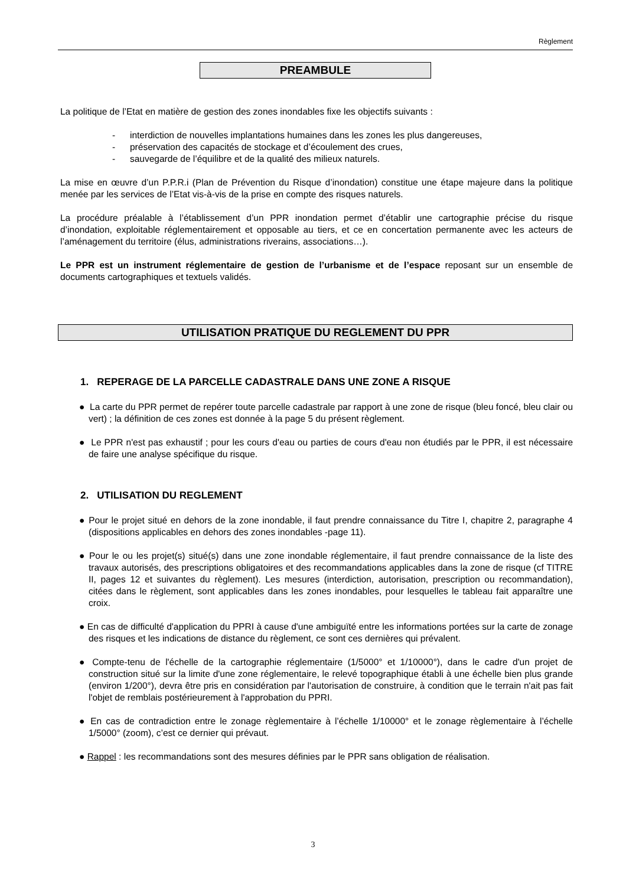Règlement
PREAMBULE
La politique de l’Etat en matière de gestion des zones inondables fixe les objectifs suivants :
- interdiction de nouvelles implantations humaines dans les zones les plus dangereuses,
- préservation des capacités de stockage et d’écoulement des crues,
- sauvegarde de l’équilibre et de la qualité des milieux naturels.
La mise en œuvre d’un P.P.R.i (Plan de Prévention du Risque d’inondation) constitue une étape majeure dans la politique menée par les services de l’Etat vis-à-vis de la prise en compte des risques naturels.
La procédure préalable à l’établissement d’un PPR inondation permet d’établir une cartographie précise du risque d’inondation, exploitable réglementairement et opposable au tiers, et ce en concertation permanente avec les acteurs de l’aménagement du territoire (élus, administrations riverains, associations…).
Le PPR est un instrument réglementaire de gestion de l’urbanisme et de l’espace reposant sur un ensemble de documents cartographiques et textuels validés.
UTILISATION PRATIQUE DU REGLEMENT DU PPR
1. REPERAGE DE LA PARCELLE CADASTRALE DANS UNE ZONE A RISQUE
● La carte du PPR permet de repérer toute parcelle cadastrale par rapport à une zone de risque (bleu foncé, bleu clair ou vert) ; la définition de ces zones est donnée à la page 5 du présent règlement.
● Le PPR n'est pas exhaustif ; pour les cours d'eau ou parties de cours d'eau non étudiés par le PPR, il est nécessaire de faire une analyse spécifique du risque.
2. UTILISATION DU REGLEMENT
● Pour le projet situé en dehors de la zone inondable, il faut prendre connaissance du Titre I, chapitre 2, paragraphe 4 (dispositions applicables en dehors des zones inondables -page 11).
● Pour le ou les projet(s) situé(s) dans une zone inondable réglementaire, il faut prendre connaissance de la liste des travaux autorisés, des prescriptions obligatoires et des recommandations applicables dans la zone de risque (cf TITRE II, pages 12 et suivantes du règlement). Les mesures (interdiction, autorisation, prescription ou recommandation), citées dans le règlement, sont applicables dans les zones inondables, pour lesquelles le tableau fait apparaître une croix.
● En cas de difficulté d'application du PPRI à cause d'une ambiguïté entre les informations portées sur la carte de zonage des risques et les indications de distance du règlement, ce sont ces dernières qui prévalent.
● Compte-tenu de l'échelle de la cartographie réglementaire (1/5000° et 1/10000°), dans le cadre d'un projet de construction situé sur la limite d'une zone réglementaire, le relevé topographique établi à une échelle bien plus grande (environ 1/200°), devra être pris en considération par l'autorisation de construire, à condition que le terrain n'ait pas fait l'objet de remblais postérieurement à l'approbation du PPRI.
● En cas de contradiction entre le zonage règlementaire à l’échelle 1/10000° et le zonage règlementaire à l’échelle 1/5000° (zoom), c’est ce dernier qui prévaut.
● Rappel : les recommandations sont des mesures définies par le PPR sans obligation de réalisation.
3